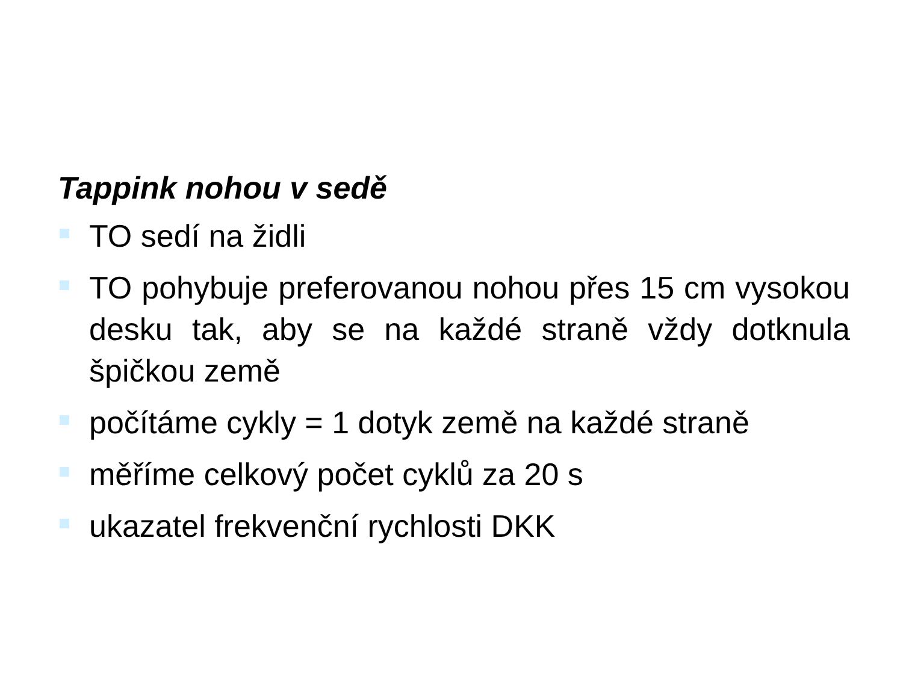Tappink nohou v sedě
TO sedí na židli
TO pohybuje preferovanou nohou přes 15 cm vysokou desku tak, aby se na každé straně vždy dotknula špičkou země
počítáme cykly = 1 dotyk země na každé straně
měříme celkový počet cyklů za 20 s
ukazatel frekvenční rychlosti DKK